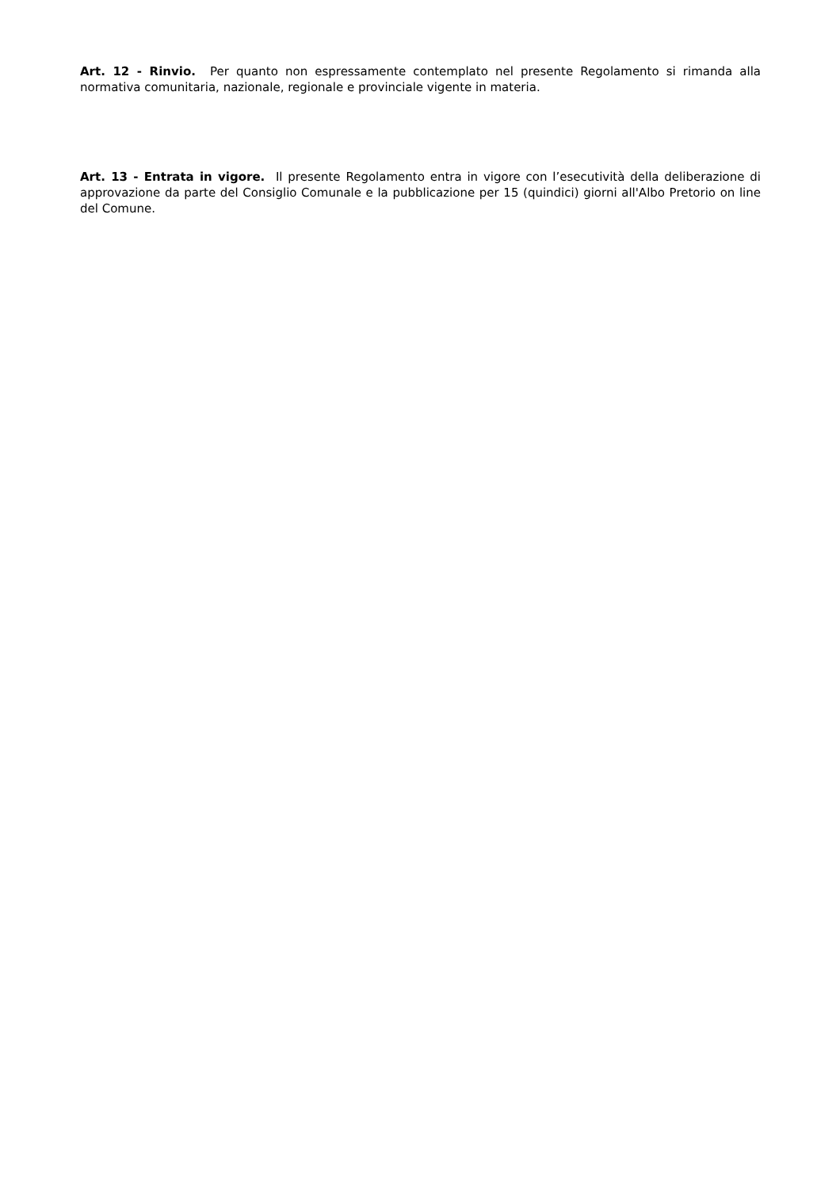Art. 12 - Rinvio. Per quanto non espressamente contemplato nel presente Regolamento si rimanda alla normativa comunitaria, nazionale, regionale e provinciale vigente in materia.
Art. 13 - Entrata in vigore. Il presente Regolamento entra in vigore con l’esecutività della deliberazione di approvazione da parte del Consiglio Comunale e la pubblicazione per 15 (quindici) giorni all'Albo Pretorio on line del Comune.